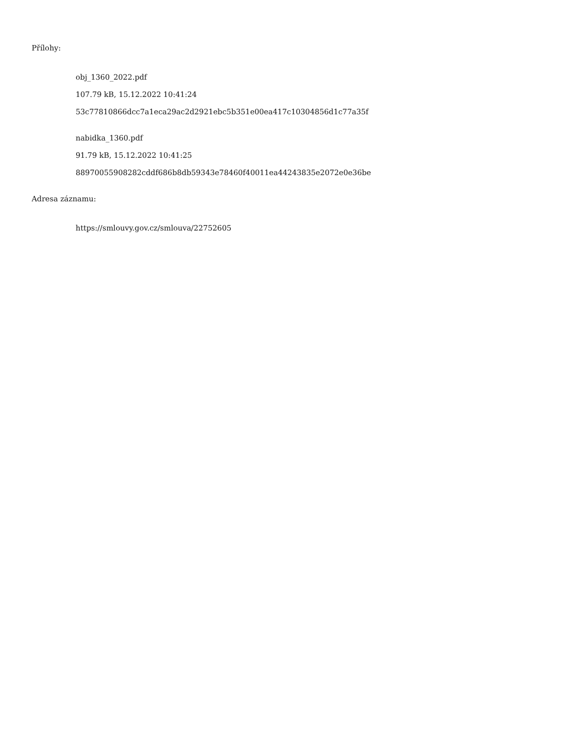Přílohy:
obj_1360_2022.pdf
107.79 kB, 15.12.2022 10:41:24
53c77810866dcc7a1eca29ac2d2921ebc5b351e00ea417c10304856d1c77a35f
nabidka_1360.pdf
91.79 kB, 15.12.2022 10:41:25
88970055908282cddf686b8db59343e78460f40011ea44243835e2072e0e36be
Adresa záznamu:
https://smlouvy.gov.cz/smlouva/22752605